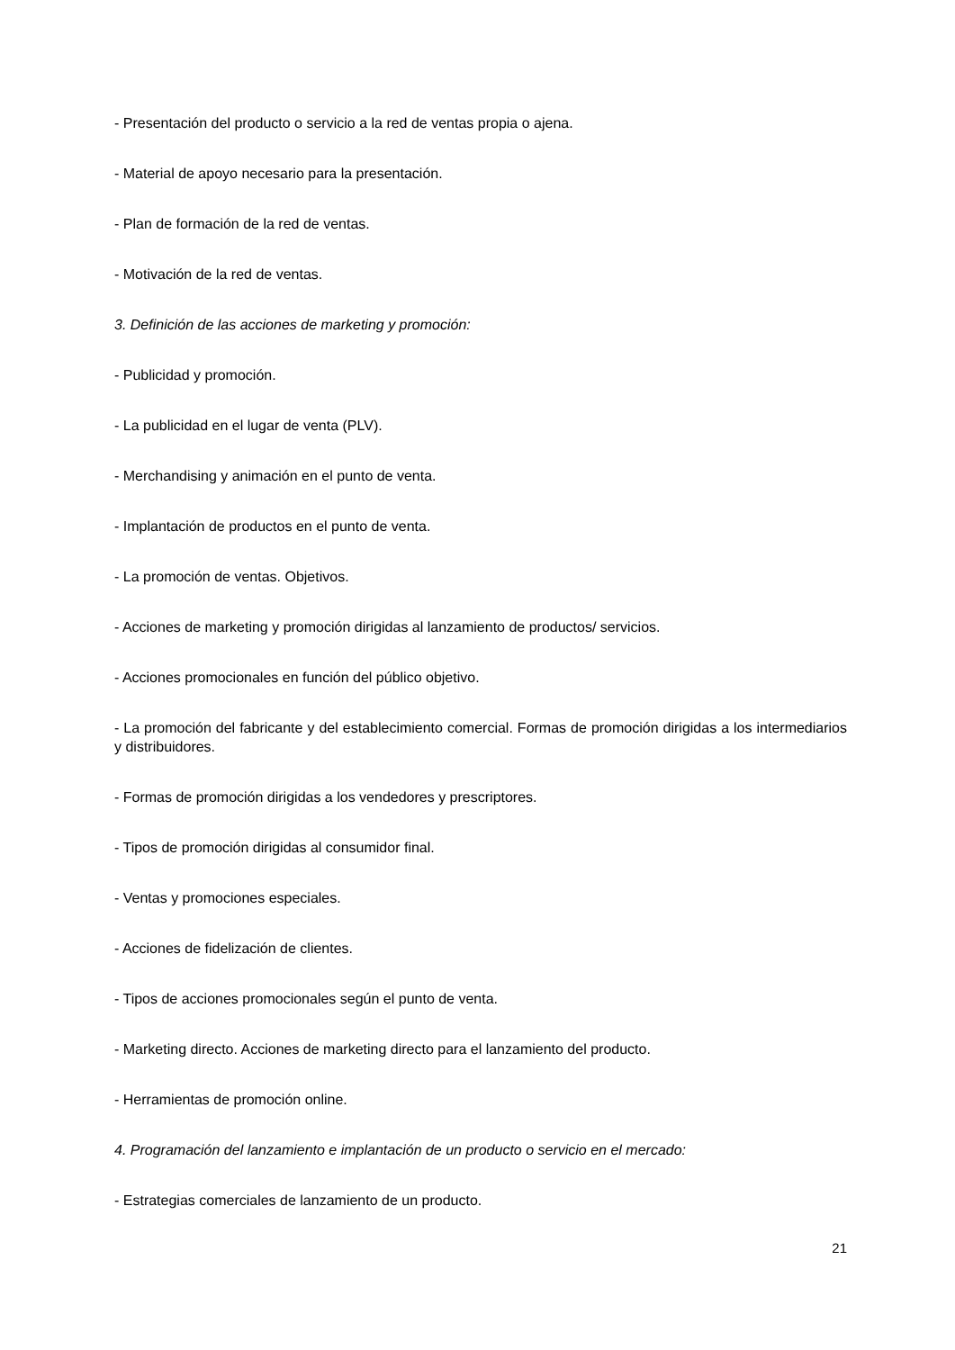- Presentación del producto o servicio a la red de ventas propia o ajena.
- Material de apoyo necesario para la presentación.
- Plan de formación de la red de ventas.
- Motivación de la red de ventas.
3. Definición de las acciones de marketing y promoción:
- Publicidad y promoción.
- La publicidad en el lugar de venta (PLV).
- Merchandising y animación en el punto de venta.
- Implantación de productos en el punto de venta.
- La promoción de ventas. Objetivos.
- Acciones de marketing y promoción dirigidas al lanzamiento de productos/ servicios.
- Acciones promocionales en función del público objetivo.
- La promoción del fabricante y del establecimiento comercial. Formas de promoción dirigidas a los intermediarios y distribuidores.
- Formas de promoción dirigidas a los vendedores y prescriptores.
- Tipos de promoción dirigidas al consumidor final.
- Ventas y promociones especiales.
- Acciones de fidelización de clientes.
- Tipos de acciones promocionales según el punto de venta.
- Marketing directo. Acciones de marketing directo para el lanzamiento del producto.
- Herramientas de promoción online.
4. Programación del lanzamiento e implantación de un producto o servicio en el mercado:
- Estrategias comerciales de lanzamiento de un producto.
21